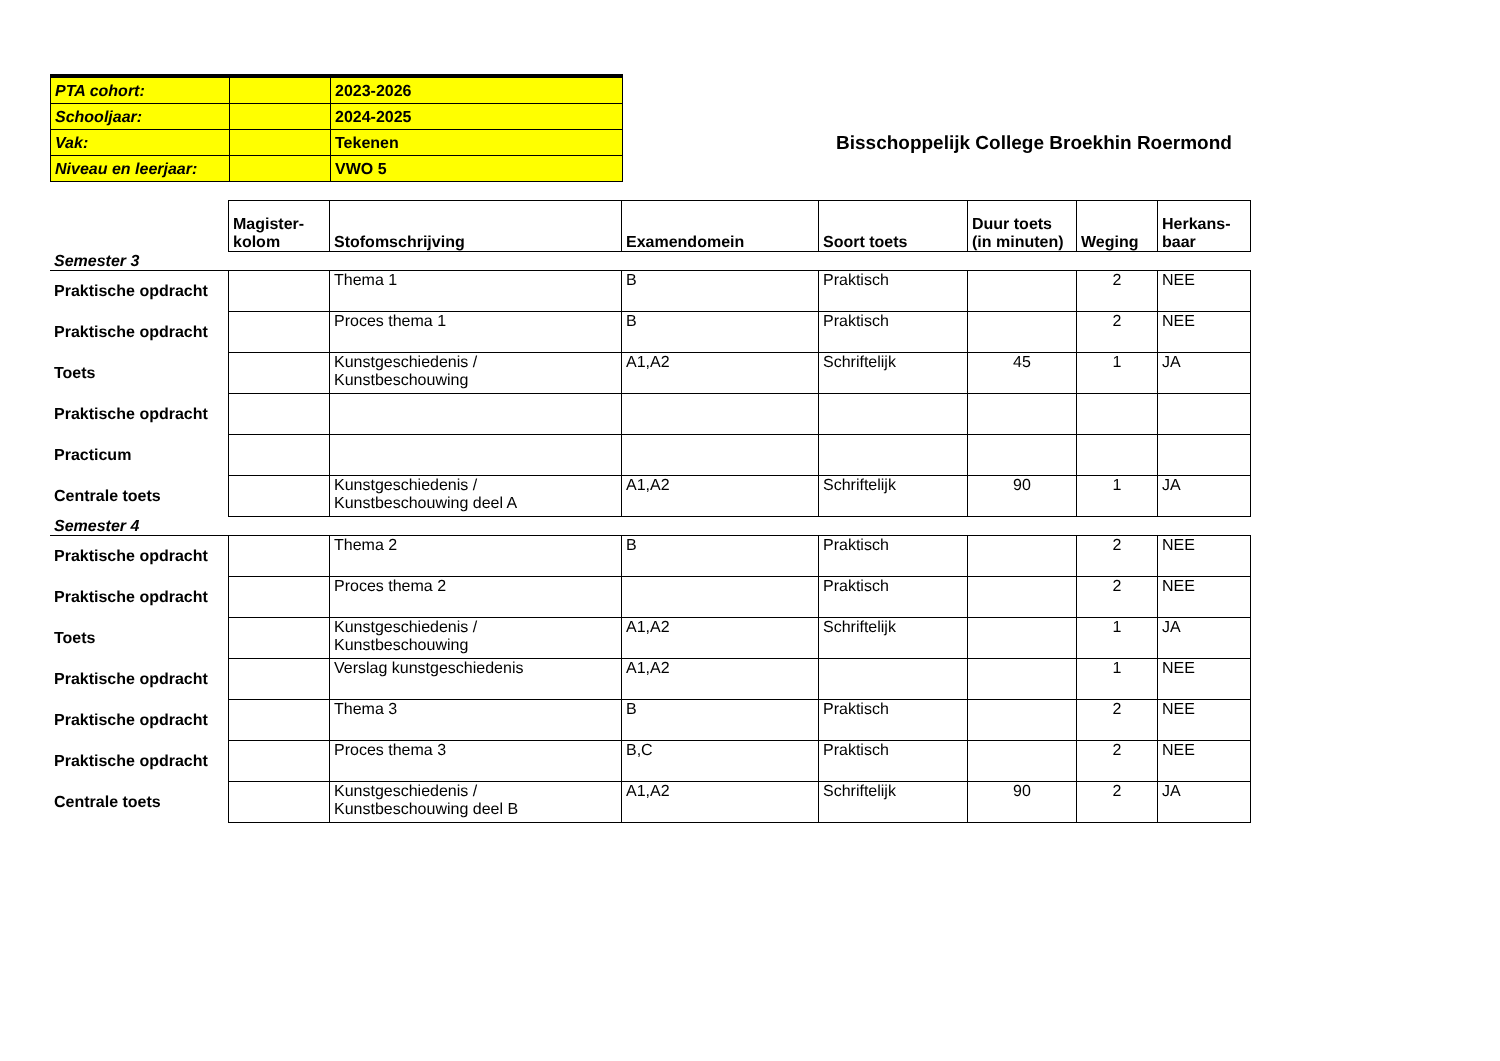| PTA cohort: | | 2023-2026 |
| Schooljaar: | | 2024-2025 |
| Vak: | | Tekenen |
| Niveau en leerjaar: | | VWO 5 |
Bisschoppelijk College Broekhin Roermond
| | Magister- kolom | Stofomschrijving | Examendomein | Soort toets | Duur toets (in minuten) | Weging | Herkans- baar |
| Semester 3 | | | | | | | |
| Praktische opdracht | | Thema 1 | B | Praktisch | | 2 | NEE |
| Praktische opdracht | | Proces thema 1 | B | Praktisch | | 2 | NEE |
| Toets | | Kunstgeschiedenis / Kunstbeschouwing | A1,A2 | Schriftelijk | 45 | 1 | JA |
| Praktische opdracht | | | | | | | |
| Practicum | | | | | | | |
| Centrale toets | | Kunstgeschiedenis / Kunstbeschouwing deel A | A1,A2 | Schriftelijk | 90 | 1 | JA |
| Semester 4 | | | | | | | |
| Praktische opdracht | | Thema 2 | B | Praktisch | | 2 | NEE |
| Praktische opdracht | | Proces thema 2 | | Praktisch | | 2 | NEE |
| Toets | | Kunstgeschiedenis / Kunstbeschouwing | A1,A2 | Schriftelijk | | 1 | JA |
| Praktische opdracht | | Verslag kunstgeschiedenis | A1,A2 | | | 1 | NEE |
| Praktische opdracht | | Thema 3 | B | Praktisch | | 2 | NEE |
| Praktische opdracht | | Proces thema 3 | B,C | Praktisch | | 2 | NEE |
| Centrale toets | | Kunstgeschiedenis / Kunstbeschouwing deel B | A1,A2 | Schriftelijk | 90 | 2 | JA |